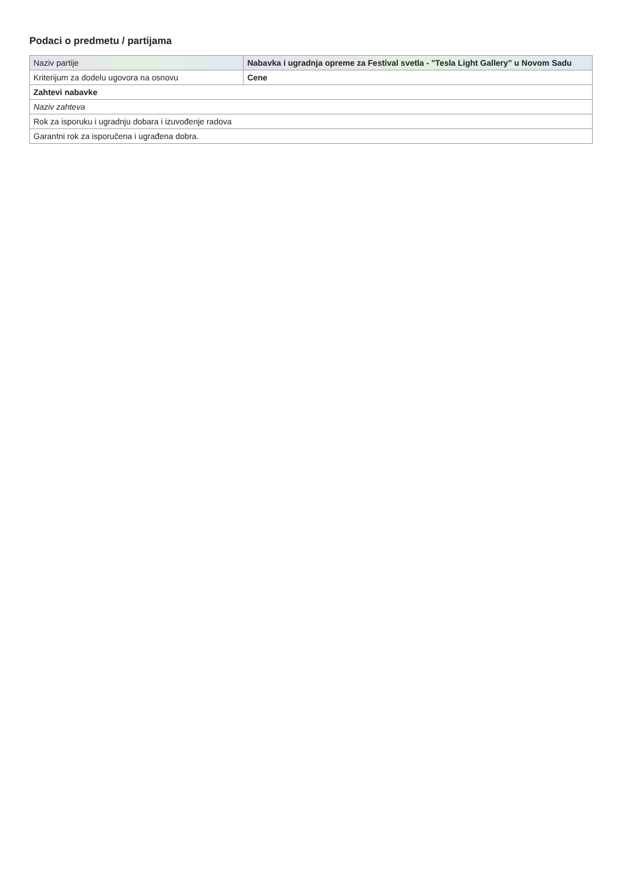Podaci o predmetu / partijama
| Naziv partije | Nabavka i ugradnja opreme za Festival svetla - "Tesla Light Gallery" u Novom Sadu |
| Kriterijum za dodelu ugovora na osnovu | Cene |
| Zahtevi nabavke | |
| Naziv zahteva | |
| Rok za isporuku i ugradnju dobara i izuvođenje radova | |
| Garantni rok za isporučena i ugrađena dobra. | |